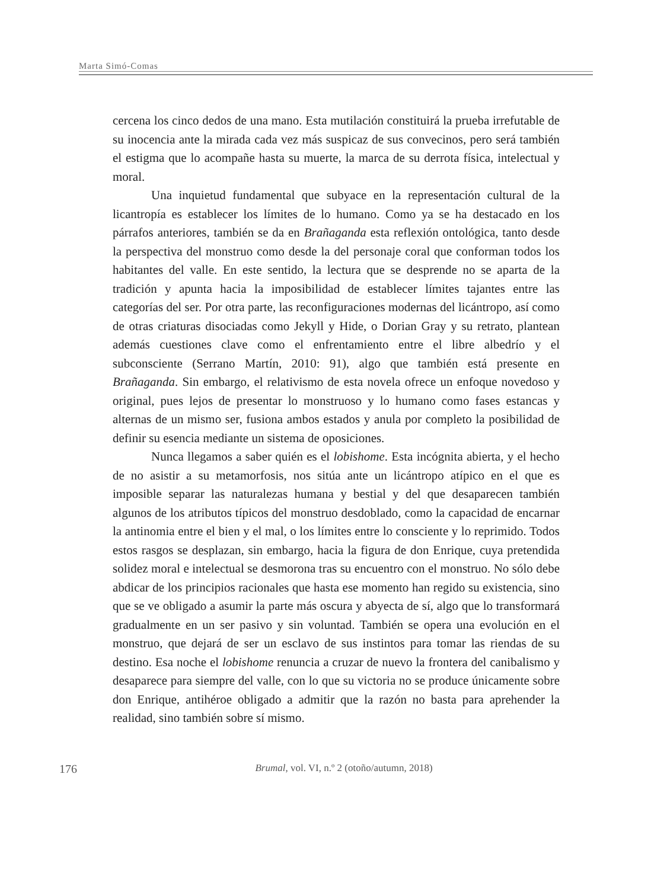Marta Simó-Comas
cercena los cinco dedos de una mano. Esta mutilación constituirá la prueba irrefutable de su inocencia ante la mirada cada vez más suspicaz de sus convecinos, pero será también el estigma que lo acompañe hasta su muerte, la marca de su derrota física, intelectual y moral.
Una inquietud fundamental que subyace en la representación cultural de la licantropía es establecer los límites de lo humano. Como ya se ha destacado en los párrafos anteriores, también se da en Brañaganda esta reflexión ontológica, tanto desde la perspectiva del monstruo como desde la del personaje coral que conforman todos los habitantes del valle. En este sentido, la lectura que se desprende no se aparta de la tradición y apunta hacia la imposibilidad de establecer límites tajantes entre las categorías del ser. Por otra parte, las reconfiguraciones modernas del licántropo, así como de otras criaturas disociadas como Jekyll y Hide, o Dorian Gray y su retrato, plantean además cuestiones clave como el enfrentamiento entre el libre albedrío y el subconsciente (Serrano Martín, 2010: 91), algo que también está presente en Brañaganda. Sin embargo, el relativismo de esta novela ofrece un enfoque novedoso y original, pues lejos de presentar lo monstruoso y lo humano como fases estancas y alternas de un mismo ser, fusiona ambos estados y anula por completo la posibilidad de definir su esencia mediante un sistema de oposiciones.
Nunca llegamos a saber quién es el lobishome. Esta incógnita abierta, y el hecho de no asistir a su metamorfosis, nos sitúa ante un licántropo atípico en el que es imposible separar las naturalezas humana y bestial y del que desaparecen también algunos de los atributos típicos del monstruo desdoblado, como la capacidad de encarnar la antinomia entre el bien y el mal, o los límites entre lo consciente y lo reprimido. Todos estos rasgos se desplazan, sin embargo, hacia la figura de don Enrique, cuya pretendida solidez moral e intelectual se desmorona tras su encuentro con el monstruo. No sólo debe abdicar de los principios racionales que hasta ese momento han regido su existencia, sino que se ve obligado a asumir la parte más oscura y abyecta de sí, algo que lo transformará gradualmente en un ser pasivo y sin voluntad. También se opera una evolución en el monstruo, que dejará de ser un esclavo de sus instintos para tomar las riendas de su destino. Esa noche el lobishome renuncia a cruzar de nuevo la frontera del canibalismo y desaparece para siempre del valle, con lo que su victoria no se produce únicamente sobre don Enrique, antihéroe obligado a admitir que la razón no basta para aprehender la realidad, sino también sobre sí mismo.
176
Brumal, vol. VI, n.º 2 (otoño/autumn, 2018)